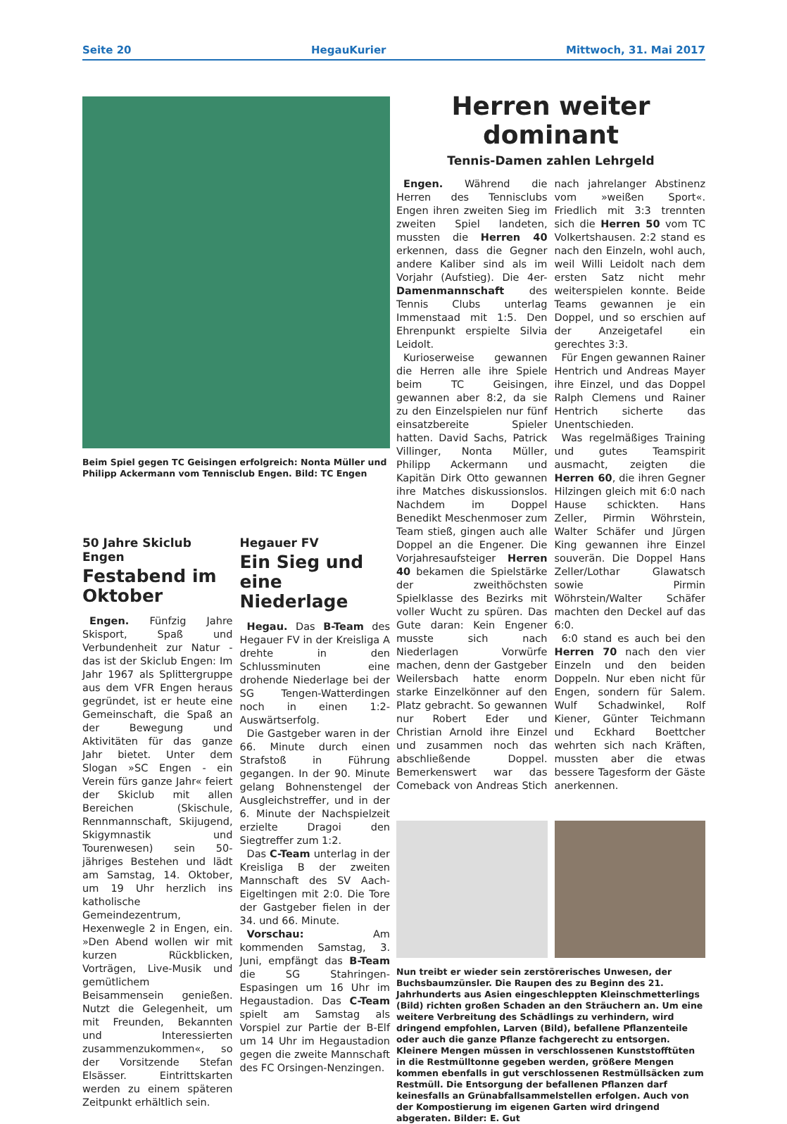Seite 20 HegauKurier Mittwoch, 31. Mai 2017
Beim Spiel gegen TC Geisingen erfolgreich: Nonta Müller und Philipp Ackermann vom Tennisclub Engen. Bild: TC Engen
50 Jahre Skiclub Engen
Festabend im Oktober
Engen. Fünfzig Jahre Skisport, Spaß und Verbundenheit zur Natur - das ist der Skiclub Engen: Im Jahr 1967 als Splittergruppe aus dem VFR Engen heraus gegründet, ist er heute eine Gemeinschaft, die Spaß an der Bewegung und Aktivitäten für das ganze Jahr bietet. Unter dem Slogan »SC Engen - ein Verein fürs ganze Jahr« feiert der Skiclub mit allen Bereichen (Skischule, Rennmannschaft, Skijugend, Skigymnastik und Tourenwesen) sein 50-jähriges Bestehen und lädt am Samstag, 14. Oktober, um 19 Uhr herzlich ins katholische Gemeindezentrum, Hexenwegle 2 in Engen, ein. »Den Abend wollen wir mit kurzen Rückblicken, Vorträgen, Live-Musik und gemütlichem Beisammensein genießen. Nutzt die Gelegenheit, um mit Freunden, Bekannten und Interessierten zusammenzukommen«, so der Vorsitzende Stefan Elsässer. Eintrittskarten werden zu einem späteren Zeitpunkt erhältlich sein.
Hegauer FV
Ein Sieg und eine Niederlage
Hegau. Das B-Team des Hegauer FV in der Kreisliga A drehte in den Schlussminuten eine drohende Niederlage bei der SG Tengen-Watterdingen noch in einen 1:2-Auswärtserfolg.
Die Gastgeber waren in der 66. Minute durch einen Strafstoß in Führung gegangen. In der 90. Minute gelang Bohnenstengel der Ausgleichstreffer, und in der 6. Minute der Nachspielzeit erzielte Dragoi den Siegtreffer zum 1:2.
Das C-Team unterlag in der Kreisliga B der zweiten Mannschaft des SV Aach-Eigeltingen mit 2:0. Die Tore der Gastgeber fielen in der 34. und 66. Minute.
Vorschau: Am kommenden Samstag, 3. Juni, empfängt das B-Team die SG Stahringen-Espasingen um 16 Uhr im Hegaustadion. Das C-Team spielt am Samstag als Vorspiel zur Partie der B-Elf um 14 Uhr im Hegaustadion gegen die zweite Mannschaft des FC Orsingen-Nenzingen.
Herren weiter dominant
Tennis-Damen zahlen Lehrgeld
Engen. Während die Herren des Tennisclubs Engen ihren zweiten Sieg im zweiten Spiel landeten, mussten die Herren 40 erkennen, dass die Gegner andere Kaliber sind als im Vorjahr (Aufstieg). Die 4er-Damenmannschaft des Tennis Clubs unterlag Immenstaad mit 1:5. Den Ehrenpunkt erspielte Silvia Leidolt.
Kurioserweise gewannen die Herren alle ihre Spiele beim TC Geisingen, gewannen aber 8:2, da sie zu den Einzelspielen nur fünf einsatzbereite Spieler hatten. David Sachs, Patrick Villinger, Nonta Müller, Philipp Ackermann und Kapitän Dirk Otto gewannen ihre Matches diskussionslos. Nachdem im Doppel Benedikt Meschenmoser zum Team stieß, gingen auch alle Doppel an die Engener. Die Vorjahresaufsteiger Herren 40 bekamen die Spielstärke der zweithöchsten Spielklasse des Bezirks mit voller Wucht zu spüren. Das Gute daran: Kein Engener musste sich nach Niederlagen Vorwürfe machen, denn der Gastgeber Weilersbach hatte enorm starke Einzelkönner auf den Platz gebracht. So gewannen nur Robert Eder und Christian Arnold ihre Einzel und zusammen noch das abschließende Doppel. Bemerkenswert war das Comeback von Andreas Stich nach jahrelanger Abstinenz vom »weißen Sport«. Friedlich mit 3:3 trennten sich die Herren 50 vom TC Volkertshausen. 2:2 stand es nach den Einzeln, wohl auch, weil Willi Leidolt nach dem ersten Satz nicht mehr weiterspielen konnte. Beide Teams gewannen je ein Doppel, und so erschien auf der Anzeigetafel ein gerechtes 3:3.
Für Engen gewannen Rainer Hentrich und Andreas Mayer ihre Einzel, und das Doppel Ralph Clemens und Rainer Hentrich sicherte das Unentschieden.
Was regelmäßiges Training und gutes Teamspirit ausmacht, zeigten die Herren 60, die ihren Gegner Hilzingen gleich mit 6:0 nach Hause schickten. Hans Zeller, Pirmin Wöhrstein, Walter Schäfer und Jürgen King gewannen ihre Einzel souverän. Die Doppel Hans Zeller/Lothar Glawatsch sowie Pirmin Wöhrstein/Walter Schäfer machten den Deckel auf das 6:0.
6:0 stand es auch bei den Herren 70 nach den vier Einzeln und den beiden Doppeln. Nur eben nicht für Engen, sondern für Salem. Wulf Schadwinkel, Rolf Kiener, Günter Teichmann und Eckhard Boettcher wehrten sich nach Kräften, mussten aber die etwas bessere Tagesform der Gäste anerkennen.
Nun treibt er wieder sein zerstörerisches Unwesen, der Buchsbaumzünsler. Die Raupen des zu Beginn des 21. Jahrhunderts aus Asien eingeschleppten Kleinschmetterlings (Bild) richten großen Schaden an den Sträuchern an. Um eine weitere Verbreitung des Schädlings zu verhindern, wird dringend empfohlen, Larven (Bild), befallene Pflanzenteile oder auch die ganze Pflanze fachgerecht zu entsorgen. Kleinere Mengen müssen in verschlossenen Kunststofftüten in die Restmülltonne gegeben werden, größere Mengen kommen ebenfalls in gut verschlossenen Restmüllsäcken zum Restmüll. Die Entsorgung der befallenen Pflanzen darf keinesfalls an Grünabfallsammelstellen erfolgen. Auch von der Kompostierung im eigenen Garten wird dringend abgeraten. Bilder: E. Gut